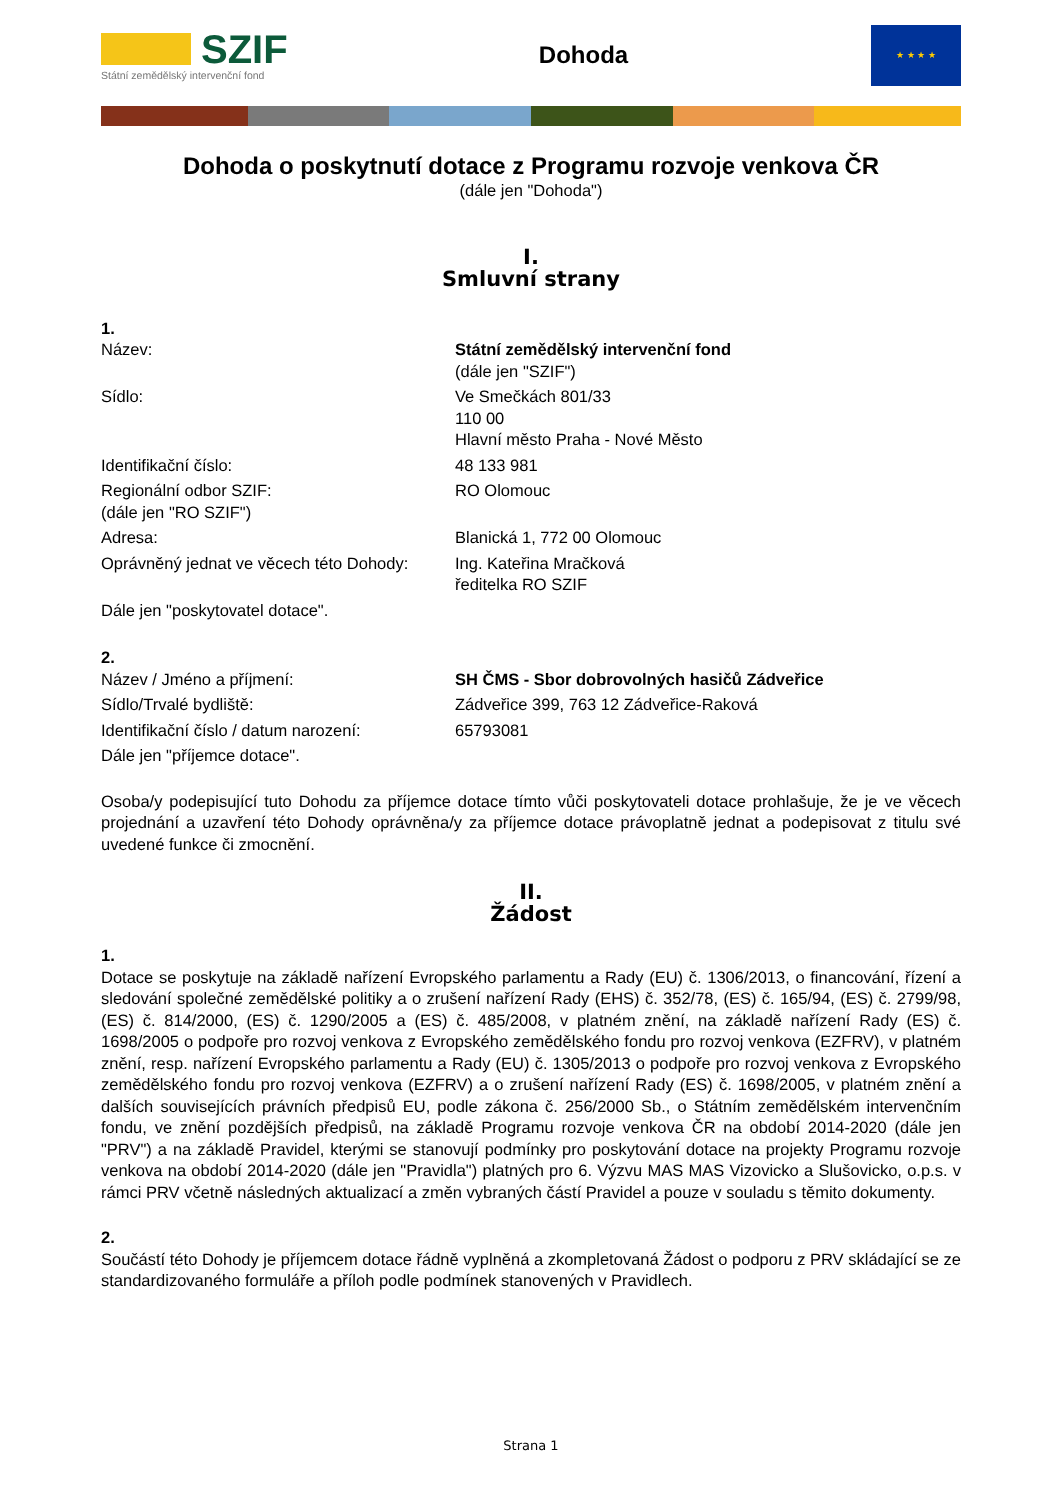SZIF
Státní zemědělský intervenční fond
Dohoda
★ ★ ★ ★
Dohoda o poskytnutí dotace z Programu rozvoje venkova ČR
(dále jen "Dohoda")
I.
Smluvní strany
1.
Název: Státní zemědělský intervenční fond
(dále jen "SZIF")
Sídlo: Ve Smečkách 801/33
110 00
Hlavní město Praha - Nové Město
Identifikační číslo: 48 133 981
Regionální odbor SZIF:
(dále jen "RO SZIF")
RO Olomouc
Adresa: Blanická 1, 772 00 Olomouc
Oprávněný jednat ve věcech této Dohody:
Ing. Kateřina Mračková
ředitelka RO SZIF
Dále jen "poskytovatel dotace".
2.
Název / Jméno a příjmení: SH ČMS - Sbor dobrovolných hasičů Zádveřice
Sídlo/Trvalé bydliště: Zádveřice 399, 763 12 Zádveřice-Raková
Identifikační číslo / datum narození:
65793081
Dále jen "příjemce dotace".
Osoba/y podepisující tuto Dohodu za příjemce dotace tímto vůči poskytovateli dotace prohlašuje, že je ve věcech projednání a uzavření této Dohody oprávněna/y za příjemce dotace právoplatně jednat a podepisovat z titulu své uvedené funkce či zmocnění.
II.
Žádost
1.
Dotace se poskytuje na základě nařízení Evropského parlamentu a Rady (EU) č. 1306/2013, o financování, řízení a sledování společné zemědělské politiky a o zrušení nařízení Rady (EHS) č. 352/78, (ES) č. 165/94, (ES) č. 2799/98, (ES) č. 814/2000, (ES) č. 1290/2005 a (ES) č. 485/2008, v platném znění, na základě nařízení Rady (ES) č. 1698/2005 o podpoře pro rozvoj venkova z Evropského zemědělského fondu pro rozvoj venkova (EZFRV), v platném znění, resp. nařízení Evropského parlamentu a Rady (EU) č. 1305/2013 o podpoře pro rozvoj venkova z Evropského zemědělského fondu pro rozvoj venkova (EZFRV) a o zrušení nařízení Rady (ES) č. 1698/2005, v platném znění a dalších souvisejících právních předpisů EU, podle zákona č. 256/2000 Sb., o Státním zemědělském intervenčním fondu, ve znění pozdějších předpisů, na základě Programu rozvoje venkova ČR na období 2014-2020 (dále jen "PRV") a na základě Pravidel, kterými se stanovují podmínky pro poskytování dotace na projekty Programu rozvoje venkova na období 2014-2020 (dále jen "Pravidla") platných pro 6. Výzvu MAS MAS Vizovicko a Slušovicko, o.p.s. v rámci PRV včetně následných aktualizací a změn vybraných částí Pravidel a pouze v souladu s těmito dokumenty.
2.
Součástí této Dohody je příjemcem dotace řádně vyplněná a zkompletovaná Žádost o podporu z PRV skládající se ze standardizovaného formuláře a příloh podle podmínek stanovených v Pravidlech.
Strana 1